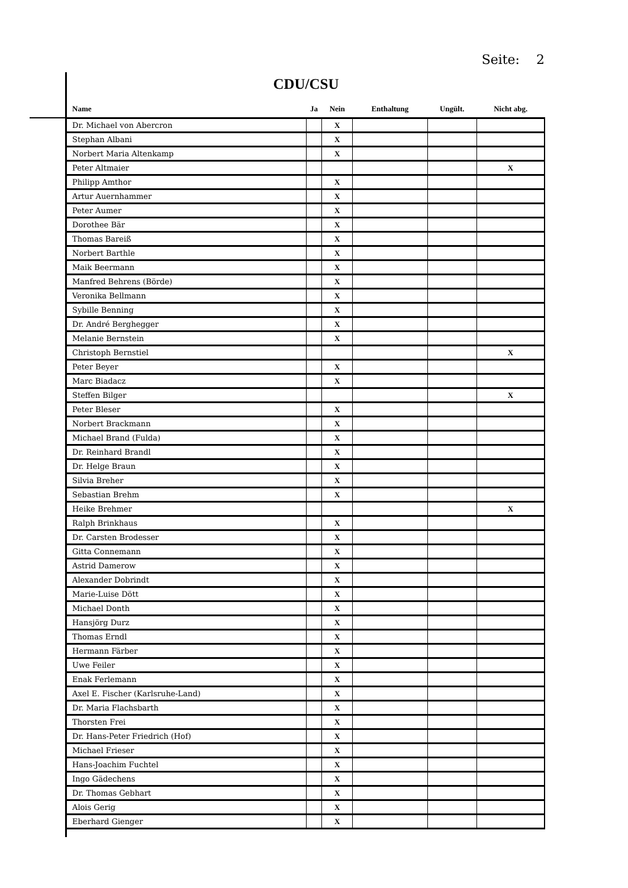Seite: 2
CDU/CSU
| Name | Ja | Nein | Enthaltung | Ungült. | Nicht abg. |
| --- | --- | --- | --- | --- | --- |
| Dr. Michael von Abercron | | X | | | |
| Stephan Albani | | X | | | |
| Norbert Maria Altenkamp | | X | | | |
| Peter Altmaier | | | | | X |
| Philipp Amthor | | X | | | |
| Artur Auernhammer | | X | | | |
| Peter Aumer | | X | | | |
| Dorothee Bär | | X | | | |
| Thomas Bareiß | | X | | | |
| Norbert Barthle | | X | | | |
| Maik Beermann | | X | | | |
| Manfred Behrens (Börde) | | X | | | |
| Veronika Bellmann | | X | | | |
| Sybille Benning | | X | | | |
| Dr. André Berghegger | | X | | | |
| Melanie Bernstein | | X | | | |
| Christoph Bernstiel | | | | | X |
| Peter Beyer | | X | | | |
| Marc Biadacz | | X | | | |
| Steffen Bilger | | | | | X |
| Peter Bleser | | X | | | |
| Norbert Brackmann | | X | | | |
| Michael Brand (Fulda) | | X | | | |
| Dr. Reinhard Brandl | | X | | | |
| Dr. Helge Braun | | X | | | |
| Silvia Breher | | X | | | |
| Sebastian Brehm | | X | | | |
| Heike Brehmer | | | | | X |
| Ralph Brinkhaus | | X | | | |
| Dr. Carsten Brodesser | | X | | | |
| Gitta Connemann | | X | | | |
| Astrid Damerow | | X | | | |
| Alexander Dobrindt | | X | | | |
| Marie-Luise Dött | | X | | | |
| Michael Donth | | X | | | |
| Hansjörg Durz | | X | | | |
| Thomas Erndl | | X | | | |
| Hermann Färber | | X | | | |
| Uwe Feiler | | X | | | |
| Enak Ferlemann | | X | | | |
| Axel E. Fischer (Karlsruhe-Land) | | X | | | |
| Dr. Maria Flachsbarth | | X | | | |
| Thorsten Frei | | X | | | |
| Dr. Hans-Peter Friedrich (Hof) | | X | | | |
| Michael Frieser | | X | | | |
| Hans-Joachim Fuchtel | | X | | | |
| Ingo Gädechens | | X | | | |
| Dr. Thomas Gebhart | | X | | | |
| Alois Gerig | | X | | | |
| Eberhard Gienger | | X | | | |